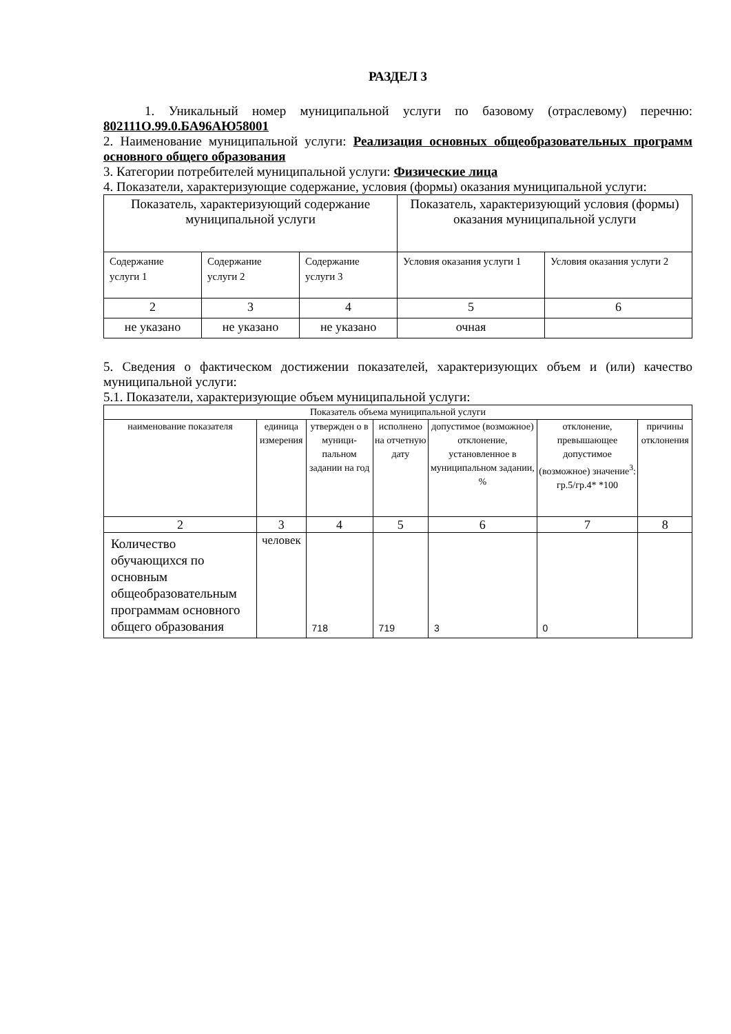РАЗДЕЛ 3
1. Уникальный номер муниципальной услуги по базовому (отраслевому) перечню: 802111О.99.0.БА96АЮ58001
2. Наименование муниципальной услуги: Реализация основных общеобразовательных программ основного общего образования
3. Категории потребителей муниципальной услуги: Физические лица
4. Показатели, характеризующие содержание, условия (формы) оказания муниципальной услуги:
| Показатель, характеризующий содержание муниципальной услуги | | | Показатель, характеризующий условия (формы) оказания муниципальной услуги | |
| --- | --- | --- | --- | --- |
| Содержание услуги 1 | Содержание услуги 2 | Содержание услуги 3 | Условия оказания услуги 1 | Условия оказания услуги 2 |
| 2 | 3 | 4 | 5 | 6 |
| не указано | не указано | не указано | очная | |
5. Сведения о фактическом достижении показателей, характеризующих объем и (или) качество муниципальной услуги:
5.1. Показатели, характеризующие объем муниципальной услуги:
| Показатель объема муниципальной услуги | | | | | | |
| --- | --- | --- | --- | --- | --- | --- |
| наименование показателя | единица измерения | утвержден о в муници-пальном задании на год | исполнено на отчетную дату | допустимое (возможное) отклонение, установленное в муниципальном задании, % | отклонение, превышающее допустимое (возможное) значение<sup>3</sup>: гр.5/гр.4* *100 | причины отклонения |
| 2 | 3 | 4 | 5 | 6 | 7 | 8 |
| Количество обучающихся по основным общеобразовательным программам основного общего образования | человек | 718 | 719 | 3 | 0 | |